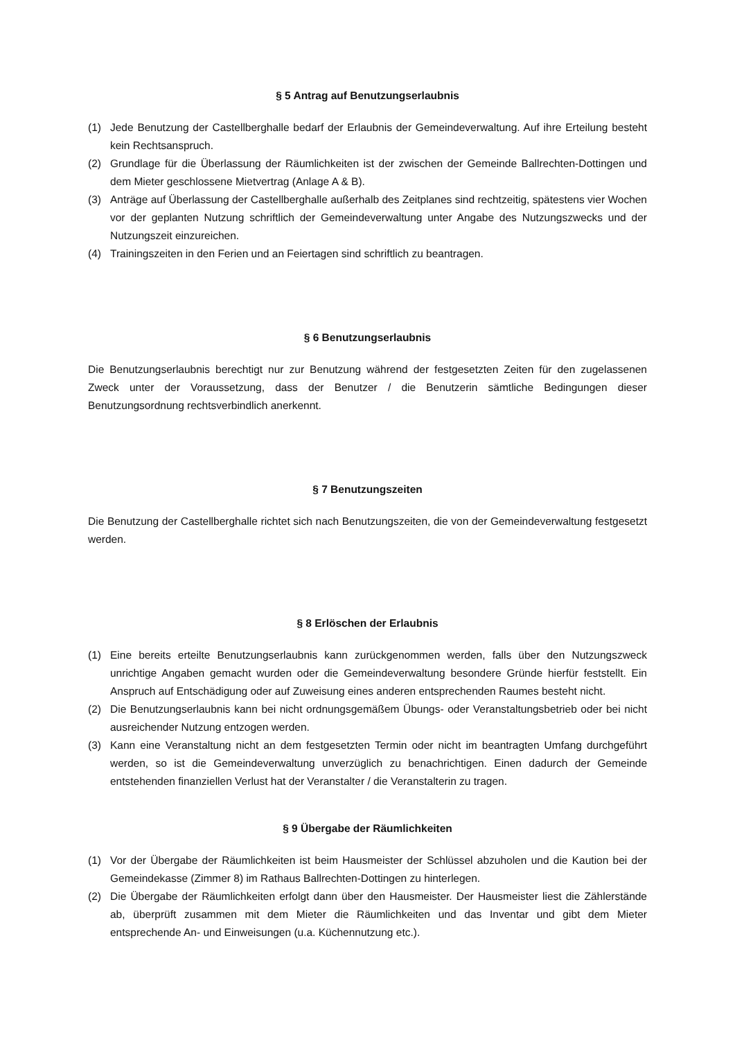§ 5 Antrag auf Benutzungserlaubnis
(1) Jede Benutzung der Castellberghalle bedarf der Erlaubnis der Gemeindeverwaltung. Auf ihre Erteilung besteht kein Rechtsanspruch.
(2) Grundlage für die Überlassung der Räumlichkeiten ist der zwischen der Gemeinde Ballrechten-Dottingen und dem Mieter geschlossene Mietvertrag (Anlage A & B).
(3) Anträge auf Überlassung der Castellberghalle außerhalb des Zeitplanes sind rechtzeitig, spätestens vier Wochen vor der geplanten Nutzung schriftlich der Gemeindeverwaltung unter Angabe des Nutzungszwecks und der Nutzungszeit einzureichen.
(4) Trainingszeiten in den Ferien und an Feiertagen sind schriftlich zu beantragen.
§ 6 Benutzungserlaubnis
Die Benutzungserlaubnis berechtigt nur zur Benutzung während der festgesetzten Zeiten für den zugelassenen Zweck unter der Voraussetzung, dass der Benutzer / die Benutzerin sämtliche Bedingungen dieser Benutzungsordnung rechtsverbindlich anerkennt.
§ 7 Benutzungszeiten
Die Benutzung der Castellberghalle richtet sich nach Benutzungszeiten, die von der Gemeindeverwaltung festgesetzt werden.
§ 8 Erlöschen der Erlaubnis
(1) Eine bereits erteilte Benutzungserlaubnis kann zurückgenommen werden, falls über den Nutzungszweck unrichtige Angaben gemacht wurden oder die Gemeindeverwaltung besondere Gründe hierfür feststellt. Ein Anspruch auf Entschädigung oder auf Zuweisung eines anderen entsprechenden Raumes besteht nicht.
(2) Die Benutzungserlaubnis kann bei nicht ordnungsgemäßem Übungs- oder Veranstaltungsbetrieb oder bei nicht ausreichender Nutzung entzogen werden.
(3) Kann eine Veranstaltung nicht an dem festgesetzten Termin oder nicht im beantragten Umfang durchgeführt werden, so ist die Gemeindeverwaltung unverzüglich zu benachrichtigen. Einen dadurch der Gemeinde entstehenden finanziellen Verlust hat der Veranstalter / die Veranstalterin zu tragen.
§ 9 Übergabe der Räumlichkeiten
(1) Vor der Übergabe der Räumlichkeiten ist beim Hausmeister der Schlüssel abzuholen und die Kaution bei der Gemeindekasse (Zimmer 8) im Rathaus Ballrechten-Dottingen zu hinterlegen.
(2) Die Übergabe der Räumlichkeiten erfolgt dann über den Hausmeister. Der Hausmeister liest die Zählerstände ab, überprüft zusammen mit dem Mieter die Räumlichkeiten und das Inventar und gibt dem Mieter entsprechende An- und Einweisungen (u.a. Küchennutzung etc.).